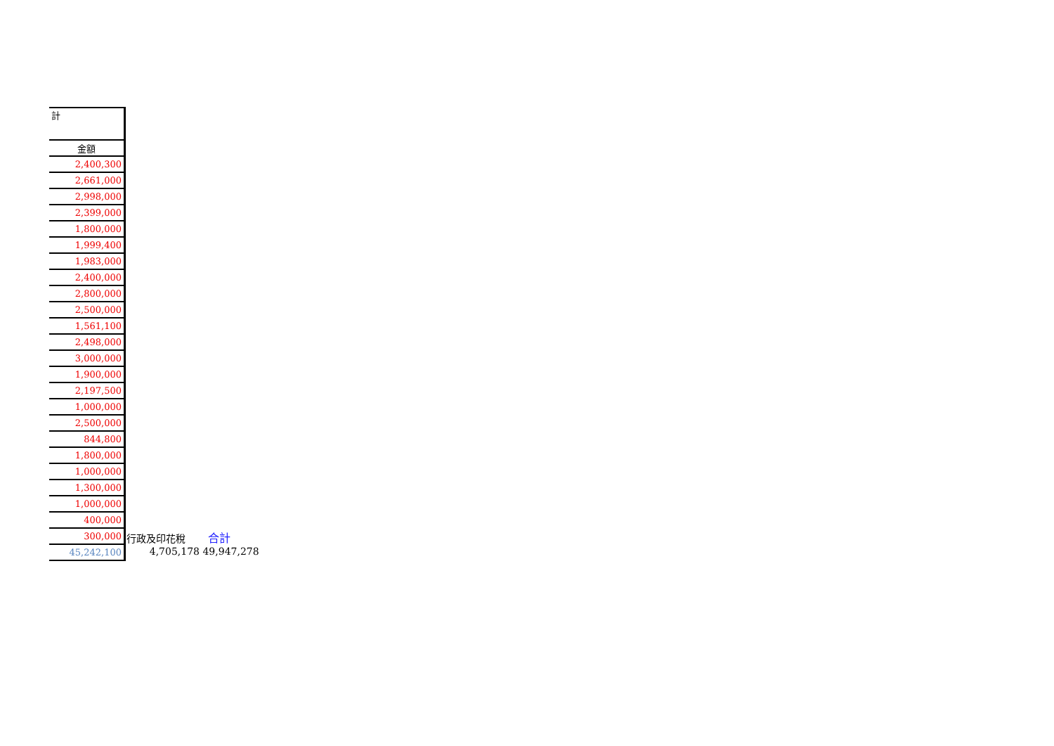| 計 |
| 金額 |
| 2,400,300 |
| 2,661,000 |
| 2,998,000 |
| 2,399,000 |
| 1,800,000 |
| 1,999,400 |
| 1,983,000 |
| 2,400,000 |
| 2,800,000 |
| 2,500,000 |
| 1,561,100 |
| 2,498,000 |
| 3,000,000 |
| 1,900,000 |
| 2,197,500 |
| 1,000,000 |
| 2,500,000 |
| 844,800 |
| 1,800,000 |
| 1,000,000 |
| 1,300,000 |
| 1,000,000 |
| 400,000 |
| 300,000 |
| 45,242,100 |
行政及印花稅 合計
4,705,178 49,947,278